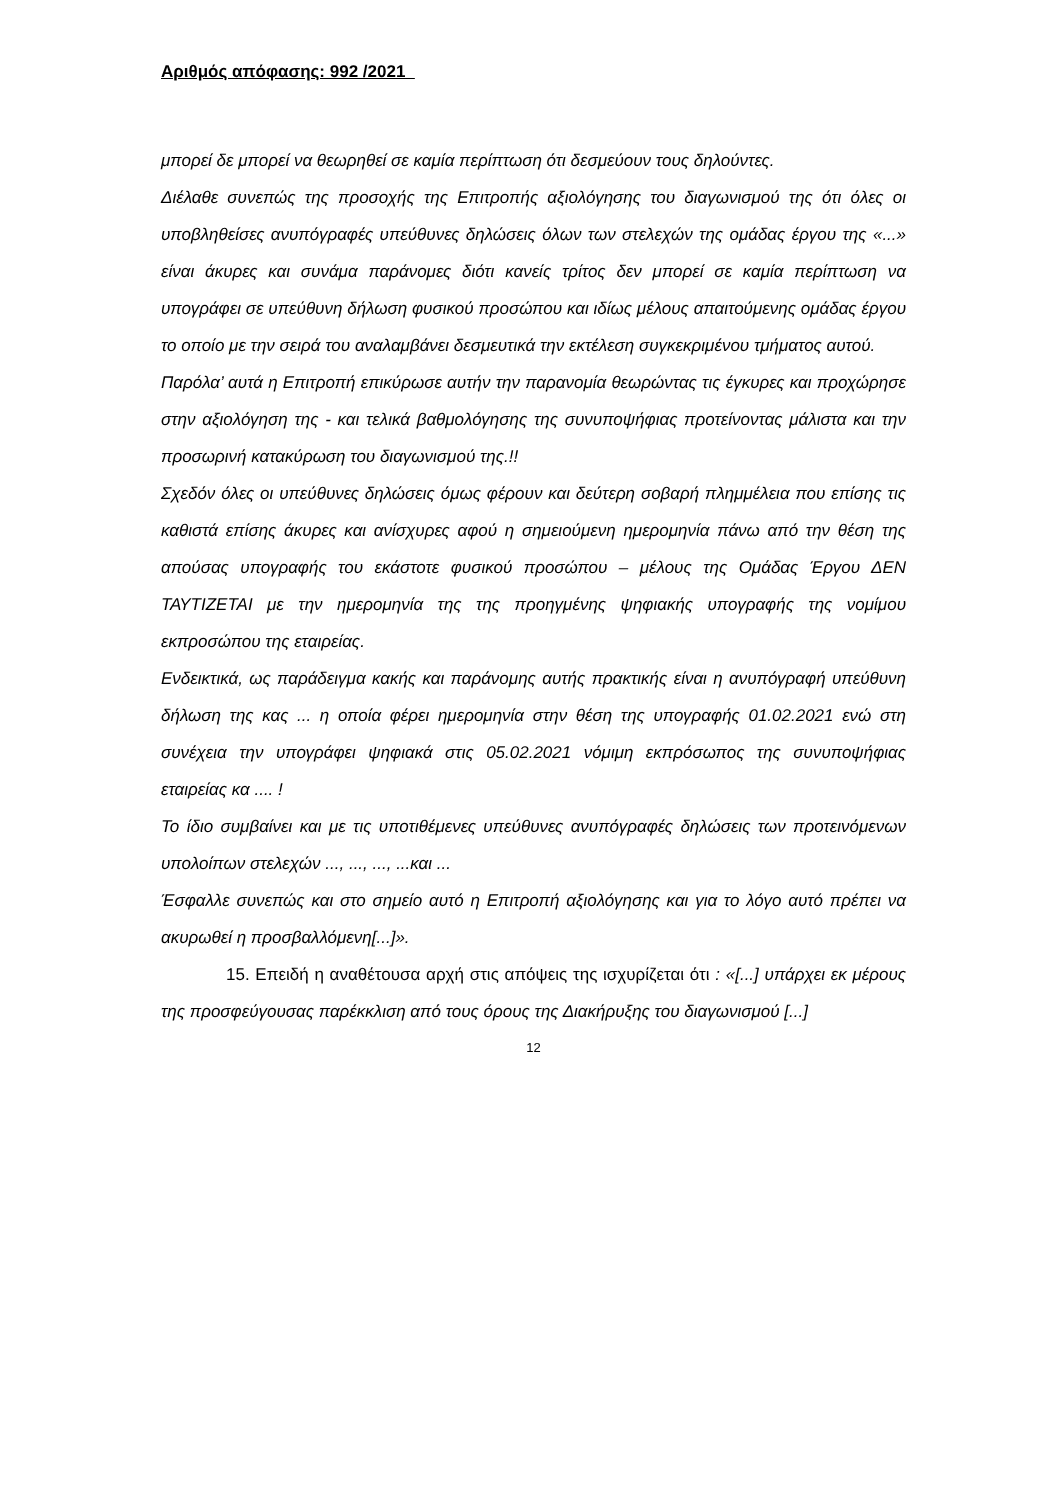Αριθμός απόφασης: 992 /2021
μπορεί δε μπορεί να θεωρηθεί σε καμία περίπτωση ότι δεσμεύουν τους δηλούντες.
Διέλαθε συνεπώς της προσοχής της Επιτροπής αξιολόγησης του διαγωνισμού της ότι όλες οι υποβληθείσες ανυπόγραφές υπεύθυνες δηλώσεις όλων των στελεχών της ομάδας έργου της «...» είναι άκυρες και συνάμα παράνομες διότι κανείς τρίτος δεν μπορεί σε καμία περίπτωση να υπογράφει σε υπεύθυνη δήλωση φυσικού προσώπου και ιδίως μέλους απαιτούμενης ομάδας έργου το οποίο με την σειρά του αναλαμβάνει δεσμευτικά την εκτέλεση συγκεκριμένου τμήματος αυτού.
Παρόλα’ αυτά η Επιτροπή επικύρωσε αυτήν την παρανομία θεωρώντας τις έγκυρες και προχώρησε στην αξιολόγηση της - και τελικά βαθμολόγησης της συνυποψήφιας προτείνοντας μάλιστα και την προσωρινή κατακύρωση του διαγωνισμού της.!!
Σχεδόν όλες οι υπεύθυνες δηλώσεις όμως φέρουν και δεύτερη σοβαρή πλημμέλεια που επίσης τις καθιστά επίσης άκυρες και ανίσχυρες αφού η σημειούμενη ημερομηνία πάνω από την θέση της απούσας υπογραφής του εκάστοτε φυσικού προσώπου – μέλους της Ομάδας Έργου ΔΕΝ ΤΑΥΤΙΖΕΤΑΙ με την ημερομηνία της της προηγμένης ψηφιακής υπογραφής της νομίμου εκπροσώπου της εταιρείας.
Ενδεικτικά, ως παράδειγμα κακής και παράνομης αυτής πρακτικής είναι η ανυπόγραφή υπεύθυνη δήλωση της κας ... η οποία φέρει ημερομηνία στην θέση της υπογραφής 01.02.2021 ενώ στη συνέχεια την υπογράφει ψηφιακά στις 05.02.2021 νόμιμη εκπρόσωπος της συνυποψήφιας εταιρείας κα .... !
Το ίδιο συμβαίνει και με τις υποτιθέμενες υπεύθυνες ανυπόγραφές δηλώσεις των προτεινόμενων υπολοίπων στελεχών ..., ..., ..., ...και ...
Έσφαλλε συνεπώς και στο σημείο αυτό η Επιτροπή αξιολόγησης και για το λόγο αυτό πρέπει να ακυρωθεί η προσβαλλόμενη[...]».
15. Επειδή η αναθέτουσα αρχή στις απόψεις της ισχυρίζεται ότι : «[...] υπάρχει εκ μέρους της προσφεύγουσας παρέκκλιση από τους όρους της Διακήρυξης του διαγωνισμού [...]
12